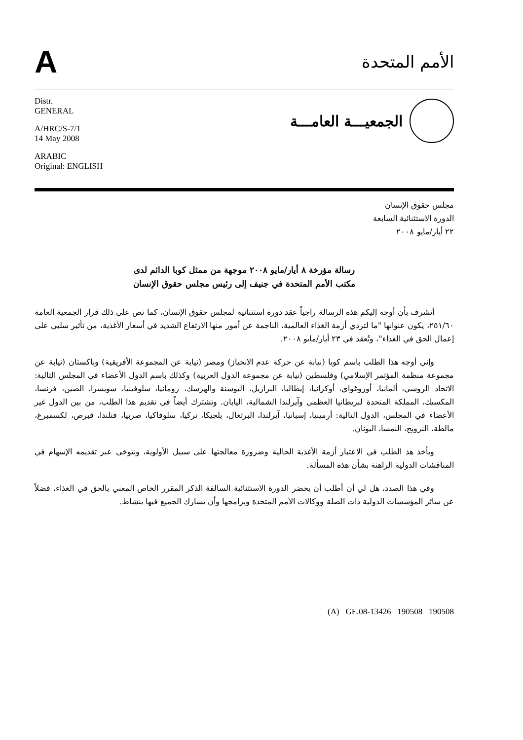A
الأمم المتحدة
Distr.
GENERAL
A/HRC/S-7/1
14 May 2008
ARABIC
Original: ENGLISH
الجمعيـــة العامـــة
مجلس حقوق الإنسان
الدورة الاستثنائية السابعة
٢٢ أيار/مايو ٢٠٠٨
رسالة مؤرخة ٨ أيار/مايو ٢٠٠٨ موجهة من ممثل كوبا الدائم لدى
مكتب الأمم المتحدة في جنيف إلى رئيس مجلس حقوق الإنسان
أتشرف بأن أوجه إليكم هذه الرسالة راجياً عقد دورة استثنائية لمجلس حقوق الإنسان، كما نص على ذلك قرار الجمعية العامة ٢٥١/٦٠، يكون عنوانها "ما لتردي أزمة الغذاء العالمية، الناجمة عن أمور منها الارتفاع الشديد في أسعار الأغذية، من تأثير سلبي على إعمال الحق في الغذاء"، وتُعقد في ٢٣ أيار/مايو ٢٠٠٨.
وإني أوجه هذا الطلب باسم كوبا (نيابة عن حركة عدم الانحياز) ومصر (نيابة عن المجموعة الأفريقية) وباكستان (نيابة عن مجموعة منظمة المؤتمر الإسلامي) وفلسطين (نيابة عن مجموعة الدول العربية) وكذلك باسم الدول الأعضاء في المجلس التالية: الاتحاد الروسي، ألمانيا، أوروغواي، أوكرانيا، إيطاليا، البرازيل، البوسنة والهرسك، رومانيا، سلوفينيا، سويسرا، الصين، فرنسا، المكسيك، المملكة المتحدة لبريطانيا العظمى وآيرلندا الشمالية، اليابان. وتشترك أيضاً في تقديم هذا الطلب، من بين الدول غير الأعضاء في المجلس، الدول التالية: أرمينيا، إسبانيا، آيرلندا، البرتغال، بلجيكا، تركيا، سلوفاكيا، صربيا، فنلندا، قبرص، لكسمبرغ، مالطة، النرويج، النمسا، اليونان.
ويأخذ هذ الطلب في الاعتبار أزمة الأغذية الحالية وضرورة معالجتها على سبيل الأولوية، ونتوخى عبر تقديمه الإسهام في المناقشات الدولية الراهنة بشأن هذه المسألة.
وفي هذا الصدد، هل لي أن أطلب أن يحضر الدورة الاستثنائية السالفة الذكر المقرر الخاص المعني بالحق في الغذاء، فضلاً عن سائر المؤسسات الدولية ذات الصلة ووكالات الأمم المتحدة وبرامجها وأن يشارك الجميع فيها بنشاط.
(A) GE.08-13426 190508 190508